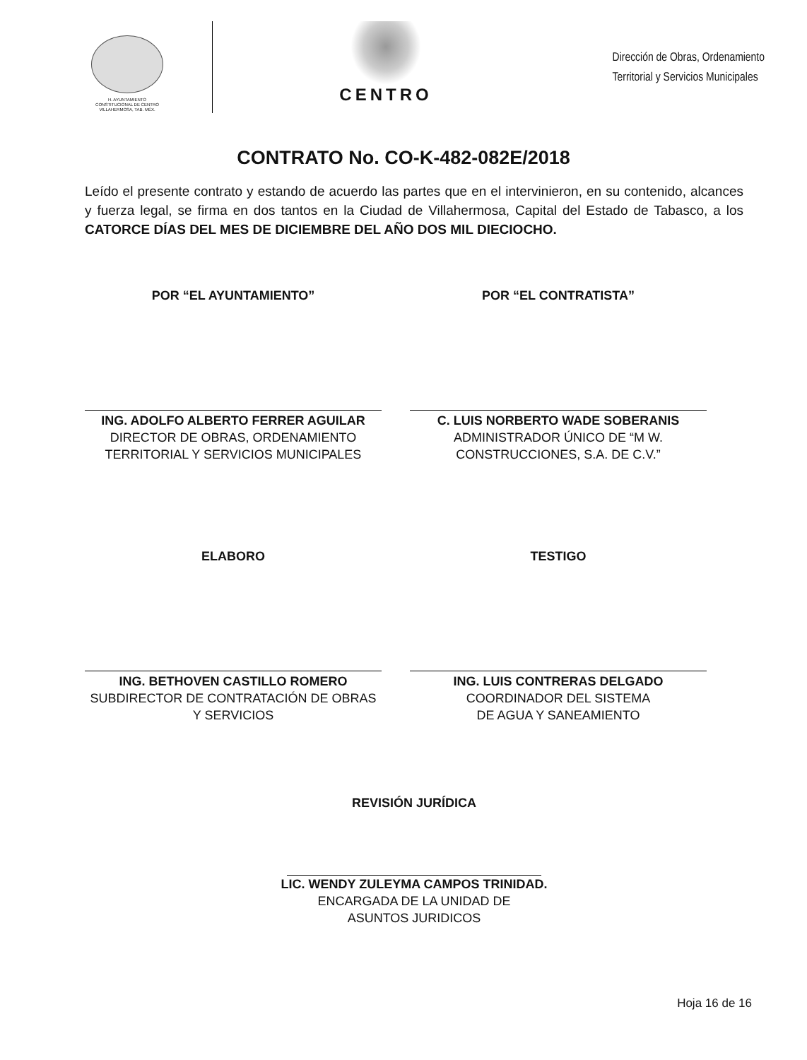H. AYUNTAMIENTO
CONSTITUCIONAL DE CENTRO
VILLAHERMOSA, TAB. MÉX.
CENTRO
Dirección de Obras, Ordenamiento
Territorial y Servicios Municipales
CONTRATO No. CO-K-482-082E/2018
Leído el presente contrato y estando de acuerdo las partes que en el intervinieron, en su contenido, alcances y fuerza legal, se firma en dos tantos en la Ciudad de Villahermosa, Capital del Estado de Tabasco, a los CATORCE DÍAS DEL MES DE DICIEMBRE DEL AÑO DOS MIL DIECIOCHO.
POR “EL AYUNTAMIENTO”
ING. ADOLFO ALBERTO FERRER AGUILAR
DIRECTOR DE OBRAS, ORDENAMIENTO
TERRITORIAL Y SERVICIOS MUNICIPALES
POR “EL CONTRATISTA”
C. LUIS NORBERTO WADE SOBERANIS
ADMINISTRADOR ÚNICO DE “M W.
CONSTRUCCIONES, S.A. DE C.V.”
ELABORO
ING. BETHOVEN CASTILLO ROMERO
SUBDIRECTOR DE CONTRATACIÓN DE OBRAS
Y SERVICIOS
TESTIGO
ING. LUIS CONTRERAS DELGADO
COORDINADOR DEL SISTEMA
DE AGUA Y SANEAMIENTO
REVISIÓN JURÍDICA
LIC. WENDY ZULEYMA CAMPOS TRINIDAD.
ENCARGADA DE LA UNIDAD DE
ASUNTOS JURIDICOS
Hoja 16 de 16